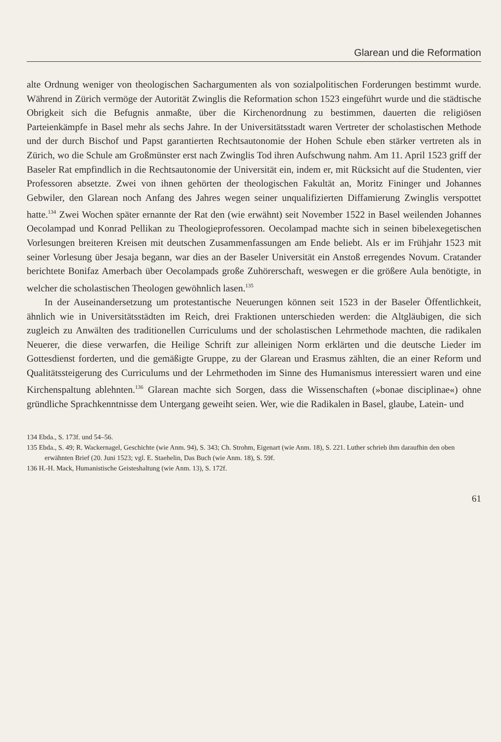Glarean und die Reformation
alte Ordnung weniger von theologischen Sachargumenten als von sozialpolitischen Forderungen bestimmt wurde. Während in Zürich vermöge der Autorität Zwinglis die Reformation schon 1523 eingeführt wurde und die städtische Obrigkeit sich die Befugnis anmaßte, über die Kirchenordnung zu bestimmen, dauerten die religiösen Parteienkämpfe in Basel mehr als sechs Jahre. In der Universitätsstadt waren Vertreter der scholastischen Methode und der durch Bischof und Papst garantierten Rechtsautonomie der Hohen Schule eben stärker vertreten als in Zürich, wo die Schule am Großmünster erst nach Zwinglis Tod ihren Aufschwung nahm. Am 11. April 1523 griff der Baseler Rat empfindlich in die Rechtsautonomie der Universität ein, indem er, mit Rücksicht auf die Studenten, vier Professoren absetzte. Zwei von ihnen gehörten der theologischen Fakultät an, Moritz Fininger und Johannes Gebwiler, den Glarean noch Anfang des Jahres wegen seiner unqualifizierten Diffamierung Zwinglis verspottet hatte.<sup>134</sup> Zwei Wochen später ernannte der Rat den (wie erwähnt) seit November 1522 in Basel weilenden Johannes Oecolampad und Konrad Pellikan zu Theologieprofessoren. Oecolampad machte sich in seinen bibelexegetischen Vorlesungen breiteren Kreisen mit deutschen Zusammenfassungen am Ende beliebt. Als er im Frühjahr 1523 mit seiner Vorlesung über Jesaja begann, war dies an der Baseler Universität ein Anstoß erregendes Novum. Cratander berichtete Bonifaz Amerbach über Oecolampads große Zuhörerschaft, weswegen er die größere Aula benötigte, in welcher die scholastischen Theologen gewöhnlich lasen.<sup>135</sup>
In der Auseinandersetzung um protestantische Neuerungen können seit 1523 in der Baseler Öffentlichkeit, ähnlich wie in Universitätsstädten im Reich, drei Fraktionen unterschieden werden: die Altgläubigen, die sich zugleich zu Anwälten des traditionellen Curriculums und der scholastischen Lehrmethode machten, die radikalen Neuerer, die diese verwarfen, die Heilige Schrift zur alleinigen Norm erklärten und die deutsche Lieder im Gottesdienst forderten, und die gemäßigte Gruppe, zu der Glarean und Erasmus zählten, die an einer Reform und Qualitätssteigerung des Curriculums und der Lehrmethoden im Sinne des Humanismus interessiert waren und eine Kirchenspaltung ablehnten.<sup>136</sup> Glarean machte sich Sorgen, dass die Wissenschaften (»bonae disciplinae«) ohne gründliche Sprachkenntnisse dem Untergang geweiht seien. Wer, wie die Radikalen in Basel, glaube, Latein- und
134 Ebda., S. 173f. und 54–56.
135 Ebda., S. 49; R. Wackernagel, Geschichte (wie Anm. 94), S. 343; Ch. Strohm, Eigenart (wie Anm. 18), S. 221. Luther schrieb ihm daraufhin den oben erwähnten Brief (20. Juni 1523; vgl. E. Staehelin, Das Buch (wie Anm. 18), S. 59f.
136 H.-H. Mack, Humanistische Geisteshaltung (wie Anm. 13), S. 172f.
61